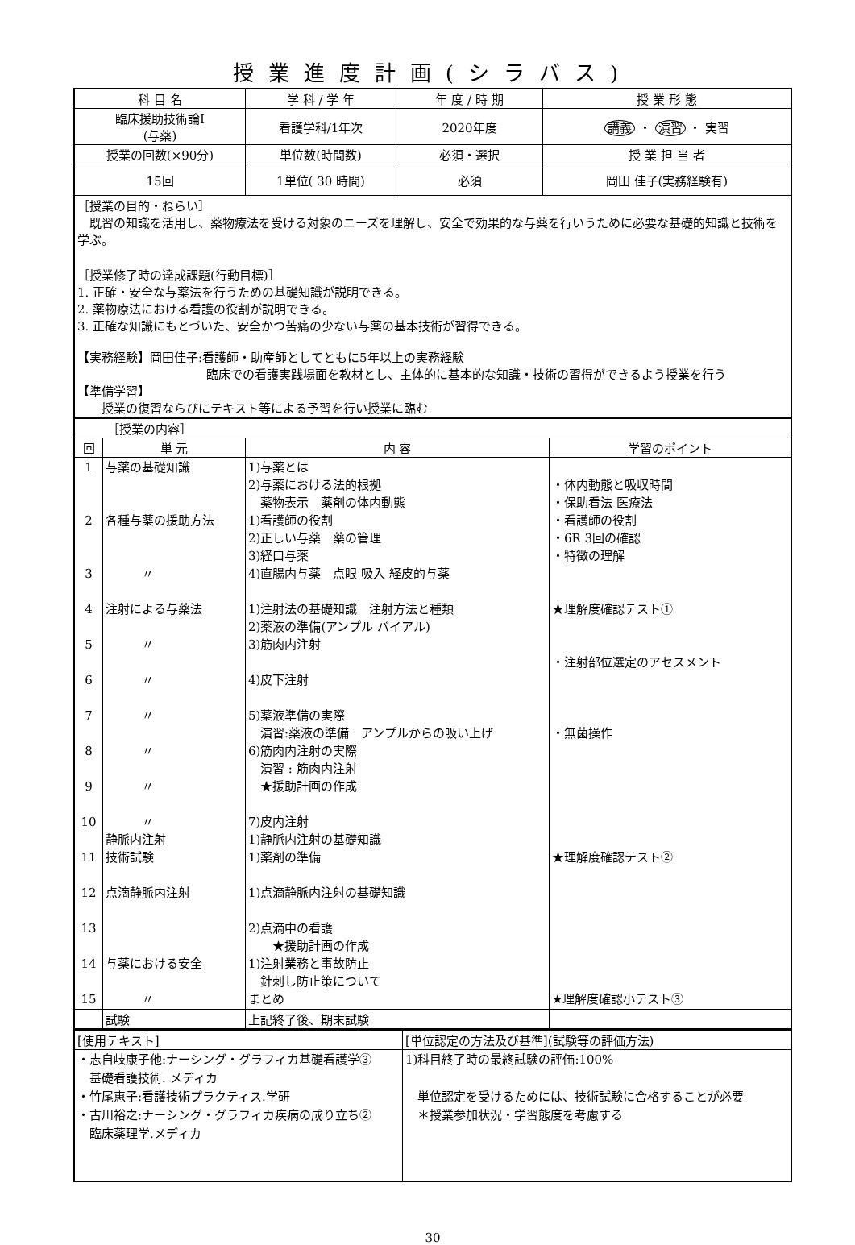授業進度計画(シラバス)
| 科 目 名 | 学 科 / 学 年 | 年 度 / 時 期 | 授 業 形 態 |
| --- | --- | --- | --- |
| 臨床援助技術論Ⅰ (与薬) | 看護学科/1年次 | 2020年度 | 講義 ・ 演習 ・ 実習 |
| 授業の回数(×90分) | 単位数(時間数) | 必須・選択 | 授 業 担 当 者 |
| 15回 | 1単位( 30 時間) | 必須 | 岡田 佳子(実務経験有) |
| ［授業の目的・ねらい］ 既習の知識を活用し、薬物療法を受ける対象のニーズを理解し、安全で効果的な与薬を行いうために必要な基礎的知識と技術を学ぶ。 ［授業修了時の達成課題(行動目標)］ 1. 正確・安全な与薬法を行うための基礎知識が説明できる。 2. 薬物療法における看護の役割が説明できる。 3. 正確な知識にもとづいた、安全かつ苦痛の少ない与薬の基本技術が習得できる。 【実務経験】岡田佳子:看護師・助産師としてともに5年以上の実務経験 臨床での看護実践場面を教材とし、主体的に基本的な知識・技術の習得ができるよう授業を行う 【準備学習】 授業の復習ならびにテキスト等による予習を行い授業に臨む | | | |
| ［授業の内容］ | | | |
| 回 | 単 元 | 内 容 | 学習のポイント |
| 1 2 3 4 5 6 7 8 9 10 11 12 13 14 15 | 与薬の基礎知識 各種与薬の援助方法 〃 注射による与薬法 〃 〃 〃 〃 〃 〃 静脈内注射 技術試験 点滴静脈内注射 与薬における安全 〃 | 1)与薬とは 2)与薬における法的根拠 薬物表示 薬剤の体内動態 1)看護師の役割 2)正しい与薬 薬の管理 3)経口与薬 4)直腸内与薬 点眼 吸入 経皮的与薬 1)注射法の基礎知識 注射方法と種類 2)薬液の準備(アンプル バイアル) 3)筋肉内注射 4)皮下注射 5)薬液準備の実際 演習:薬液の準備 アンプルからの吸い上げ 6)筋肉内注射の実際 演習 : 筋肉内注射 ★援助計画の作成 7)皮内注射 1)静脈内注射の基礎知識 1)薬剤の準備 1)点滴静脈内注射の基礎知識 2)点滴中の看護 ★援助計画の作成 1)注射業務と事故防止 針刺し防止策について まとめ | ・体内動態と吸収時間 ・保助看法 医療法 ・看護師の役割 ・6R 3回の確認 ・特徴の理解 ★理解度確認テスト① ・注射部位選定のアセスメント ・無菌操作 ★理解度確認テスト② ★理解度確認小テスト③ |
| | 試験 | 上記終了後、期末試験 | |
| [使用テキスト] | [単位認定の方法及び基準](試験等の評価方法) |
| ・志自岐康子他:ナーシング・グラフィカ基礎看護学③ 基礎看護技術. メディカ ・竹尾恵子:看護技術プラクティス.学研 ・古川裕之:ナーシング・グラフィカ疾病の成り立ち② 臨床薬理学.メディカ | 1)科目終了時の最終試験の評価:100% 単位認定を受けるためには、技術試験に合格することが必要 ＊授業参加状況・学習態度を考慮する |
30